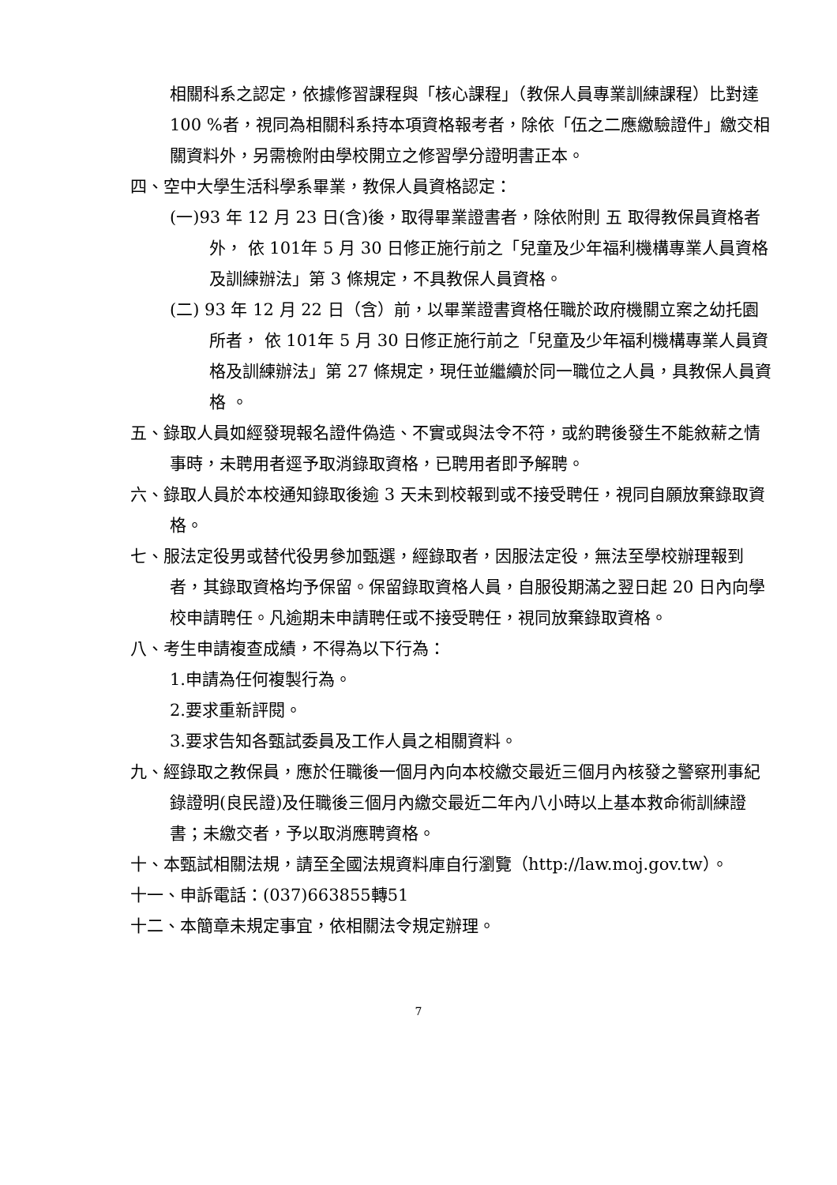相關科系之認定，依據修習課程與「核心課程」（教保人員專業訓練課程）比對達 100 %者，視同為相關科系持本項資格報考者，除依「伍之二應繳驗證件」繳交相關資料外，另需檢附由學校開立之修習學分證明書正本。
四、空中大學生活科學系畢業，教保人員資格認定：
(一)93 年 12 月 23 日(含)後，取得畢業證書者，除依附則 五 取得教保員資格者外， 依 101年 5 月 30 日修正施行前之「兒童及少年福利機構專業人員資格及訓練辦法」第 3 條規定，不具教保人員資格。
(二) 93 年 12 月 22 日（含）前，以畢業證書資格任職於政府機關立案之幼托園所者， 依 101年 5 月 30 日修正施行前之「兒童及少年福利機構專業人員資格及訓練辦法」第 27 條規定，現任並繼續於同一職位之人員，具教保人員資格 。
五、錄取人員如經發現報名證件偽造、不實或與法令不符，或約聘後發生不能敘薪之情事時，未聘用者逕予取消錄取資格，已聘用者即予解聘。
六、錄取人員於本校通知錄取後逾 3 天未到校報到或不接受聘任，視同自願放棄錄取資格。
七、服法定役男或替代役男參加甄選，經錄取者，因服法定役，無法至學校辦理報到者，其錄取資格均予保留。保留錄取資格人員，自服役期滿之翌日起 20 日內向學校申請聘任。凡逾期未申請聘任或不接受聘任，視同放棄錄取資格。
八、考生申請複查成績，不得為以下行為：
1.申請為任何複製行為。
2.要求重新評閱。
3.要求告知各甄試委員及工作人員之相關資料。
九、經錄取之教保員，應於任職後一個月內向本校繳交最近三個月內核發之警察刑事紀錄證明(良民證)及任職後三個月內繳交最近二年內八小時以上基本救命術訓練證書；未繳交者，予以取消應聘資格。
十、本甄試相關法規，請至全國法規資料庫自行瀏覽（http://law.moj.gov.tw）。
十一、申訴電話：(037)663855轉51
十二、本簡章未規定事宜，依相關法令規定辦理。
7